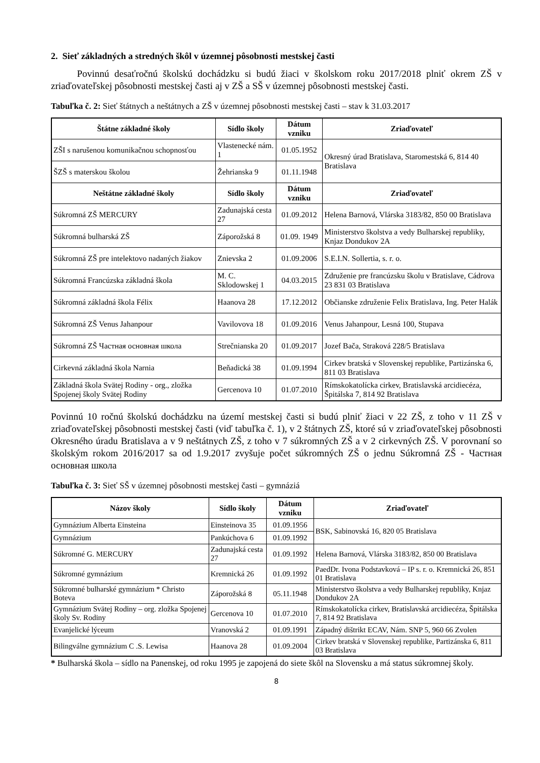2. Sieť základných a stredných škôl v územnej pôsobnosti mestskej časti
Povinnú desaťročnú školskú dochádzku si budú žiaci v školskom roku 2017/2018 plniť okrem ZŠ v zriaďovateľskej pôsobnosti mestskej časti aj v ZŠ a SŠ v územnej pôsobnosti mestskej časti.
Tabuľka č. 2: Sieť štátnych a neštátnych a ZŠ v územnej pôsobnosti mestskej časti – stav k 31.03.2017
| Štátne základné školy | Sídlo školy | Dátum vzniku | Zriaďovateľ |
| --- | --- | --- | --- |
| ZŠI s narušenou komunikačnou schopnosťou | Vlastenecké nám. 1 | 01.05.1952 | Okresný úrad Bratislava, Staromestská 6, 814 40 Bratislava |
| ŠZŠ s materskou školou | Žehrianska 9 | 01.11.1948 | |
| Neštátne základné školy | Sídlo školy | Dátum vzniku | Zriaďovateľ |
| Súkromná ZŠ MERCURY | Zadunajská cesta 27 | 01.09.2012 | Helena Barnová, Vlárska 3183/82, 850 00 Bratislava |
| Súkromná bulharská ZŠ | Záporožská 8 | 01.09. 1949 | Ministerstvo školstva a vedy Bulharskej republiky, Knjaz Dondukov 2A |
| Súkromná ZŠ pre intelektovo nadaných žiakov | Znievska 2 | 01.09.2006 | S.E.I.N. Sollertia, s. r. o. |
| Súkromná Francúzska základná škola | M. C. Sklodowskej 1 | 04.03.2015 | Združenie pre francúzsku školu v Bratislave, Cádrova 23 831 03 Bratislava |
| Súkromná základná škola Félix | Haanova 28 | 17.12.2012 | Občianske združenie Felix Bratislava, Ing. Peter Halák |
| Súkromná ZŠ Venus Jahanpour | Vavilovova 18 | 01.09.2016 | Venus Jahanpour, Lesná 100, Stupava |
| Súkromná ZŠ Частная основная школа | Strečnianska 20 | 01.09.2017 | Jozef Bača, Straková 228/5 Bratislava |
| Cirkevná základná škola Narnia | Beňadická 38 | 01.09.1994 | Cirkev bratská v Slovenskej republike, Partizánska 6, 811 03 Bratislava |
| Základná škola Svätej Rodiny - org., zložka Spojenej školy Svätej Rodiny | Gercenova 10 | 01.07.2010 | Rímskokatolícka cirkev, Bratislavská arcidiecéza, Špitálska 7, 814 92 Bratislava |
Povinnú 10 ročnú školskú dochádzku na území mestskej časti si budú plniť žiaci v 22 ZŠ, z toho v 11 ZŠ v zriaďovateľskej pôsobnosti mestskej časti (viď tabuľka č. 1), v 2 štátnych ZŠ, ktoré sú v zriaďovateľskej pôsobnosti Okresného úradu Bratislava a v 9 neštátnych ZŠ, z toho v 7 súkromných ZŠ a v 2 cirkevných ZŠ. V porovnaní so školským rokom 2016/2017 sa od 1.9.2017 zvyšuje počet súkromných ZŠ o jednu Súkromná ZŠ - Частная основная школа
Tabuľka č. 3: Sieť SŠ v územnej pôsobnosti mestskej časti – gymnáziá
| Názov školy | Sídlo školy | Dátum vzniku | Zriaďovateľ |
| --- | --- | --- | --- |
| Gymnázium Alberta Einsteina | Einsteinova 35 | 01.09.1956 | BSK, Sabinovská 16, 820 05 Bratislava |
| Gymnázium | Pankúchova 6 | 01.09.1992 | |
| Súkromné G. MERCURY | Zadunajská cesta 27 | 01.09.1992 | Helena Barnová, Vlárska 3183/82, 850 00 Bratislava |
| Súkromné gymnázium | Kremnická 26 | 01.09.1992 | PaedDr. Ivona Podstavková – IP s. r. o. Kremnická 26, 851 01 Bratislava |
| Súkromné bulharské gymnázium * Christo Boteva | Záporožská 8 | 05.11.1948 | Ministerstvo školstva a vedy Bulharskej republiky, Knjaz Dondukov 2A |
| Gymnázium Svätej Rodiny – org. zložka Spojenej školy Sv. Rodiny | Gercenova 10 | 01.07.2010 | Rímskokatolícka cirkev, Bratislavská arcidiecéza, Špitálska 7, 814 92 Bratislava |
| Evanjelické lýceum | Vranovská 2 | 01.09.1991 | Západný dištrikt ECAV, Nám. SNP 5, 960 66 Zvolen |
| Bilingválne gymnázium C .S. Lewisa | Haanova 28 | 01.09.2004 | Cirkev bratská v Slovenskej republike, Partizánska 6, 811 03 Bratislava |
* Bulharská škola – sídlo na Panenskej, od roku 1995 je zapojená do siete škôl na Slovensku a má status súkromnej školy.
8